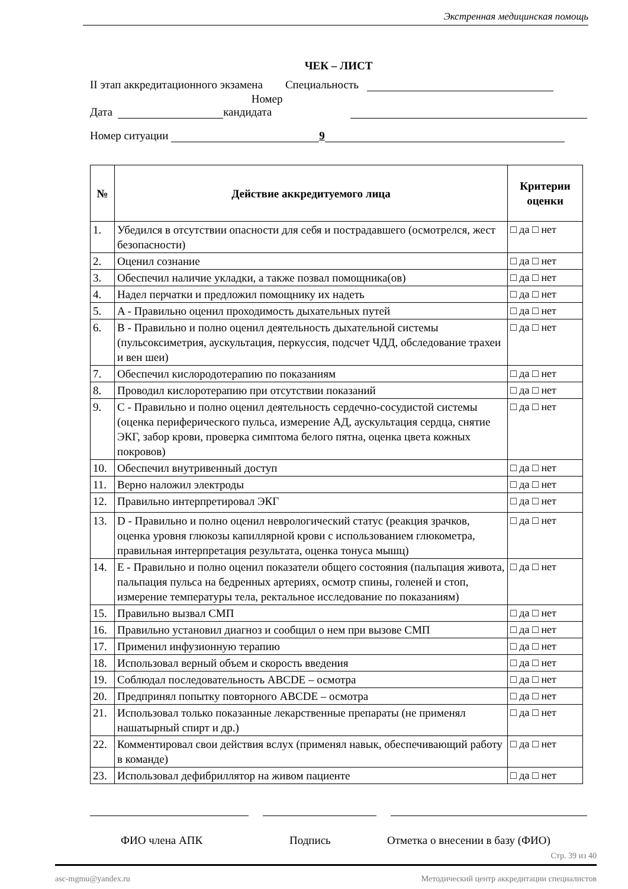Экстренная медицинская помощь
ЧЕК – ЛИСТ
II этап аккредитационного экзамена Специальность
Дата Номер кандидата
Номер ситуации 9
| № | Действие аккредитуемого лица | Критерии оценки |
| --- | --- | --- |
| 1. | Убедился в отсутствии опасности для себя и пострадавшего (осмотрелся, жест безопасности) | □ да □ нет |
| 2. | Оценил сознание | □ да □ нет |
| 3. | Обеспечил наличие укладки, а также позвал помощника(ов) | □ да □ нет |
| 4. | Надел перчатки и предложил помощнику их надеть | □ да □ нет |
| 5. | A - Правильно оценил проходимость дыхательных путей | □ да □ нет |
| 6. | B - Правильно и полно оценил деятельность дыхательной системы (пульсоксиметрия, аускультация, перкуссия, подсчет ЧДД, обследование трахеи и вен шеи) | □ да □ нет |
| 7. | Обеспечил кислородотерапию по показаниям | □ да □ нет |
| 8. | Проводил кислоротерапию при отсутствии показаний | □ да □ нет |
| 9. | C - Правильно и полно оценил деятельность сердечно-сосудистой системы (оценка периферического пульса, измерение АД, аускультация сердца, снятие ЭКГ, забор крови, проверка симптома белого пятна, оценка цвета кожных покровов) | □ да □ нет |
| 10. | Обеспечил внутривенный доступ | □ да □ нет |
| 11. | Верно наложил электроды | □ да □ нет |
| 12. | Правильно интерпретировал ЭКГ | □ да □ нет |
| 13. | D - Правильно и полно оценил неврологический статус (реакция зрачков, оценка уровня глюкозы капиллярной крови с использованием глюкометра, правильная интерпретация результата, оценка тонуса мышц) | □ да □ нет |
| 14. | E - Правильно и полно оценил показатели общего состояния (пальпация живота, пальпация пульса на бедренных артериях, осмотр спины, голеней и стоп, измерение температуры тела, ректальное исследование по показаниям) | □ да □ нет |
| 15. | Правильно вызвал СМП | □ да □ нет |
| 16. | Правильно установил диагноз и сообщил о нем при вызове СМП | □ да □ нет |
| 17. | Применил инфузионную терапию | □ да □ нет |
| 18. | Использовал верный объем и скорость введения | □ да □ нет |
| 19. | Соблюдал последовательность ABCDE – осмотра | □ да □ нет |
| 20. | Предпринял попытку повторного ABCDE – осмотра | □ да □ нет |
| 21. | Использовал только показанные лекарственные препараты (не применял нашатырный спирт и др.) | □ да □ нет |
| 22. | Комментировал свои действия вслух (применял навык, обеспечивающий работу в команде) | □ да □ нет |
| 23. | Использовал дефибриллятор на живом пациенте | □ да □ нет |
ФИО члена АПК Подпись Отметка о внесении в базу (ФИО)
Стр. 39 из 40
asc-mgmu@yandex.ru Методический центр аккредитации специалистов